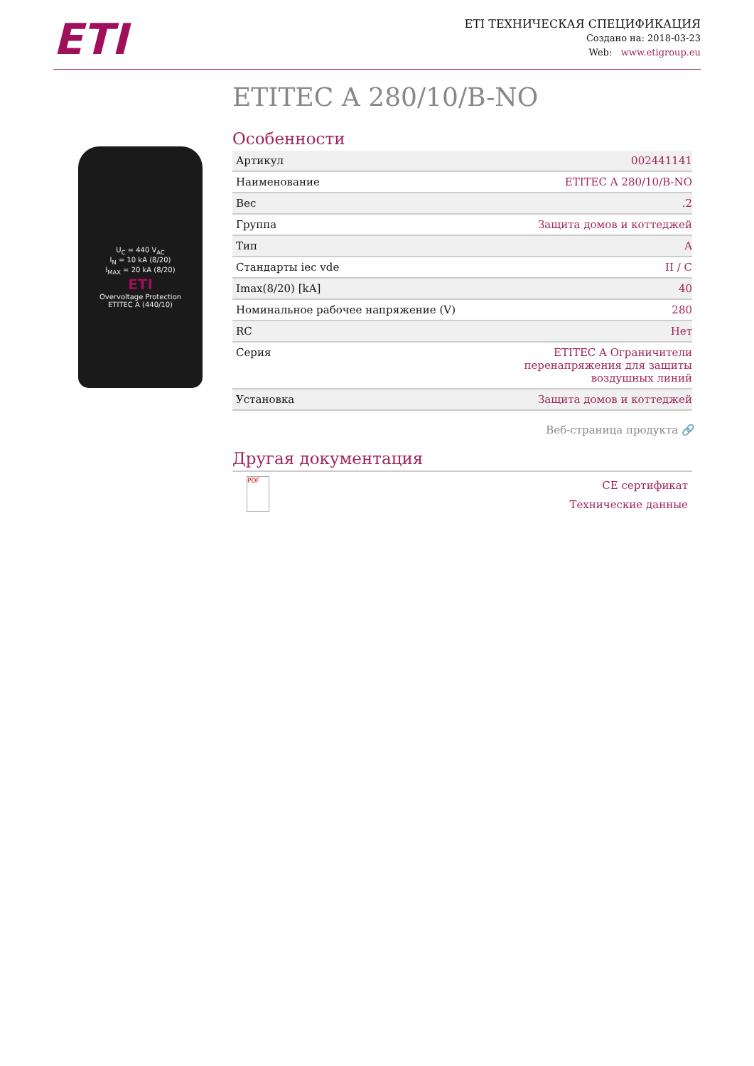ETI
ETI ТЕХНИЧЕСКАЯ СПЕЦИФИКАЦИЯ
Создано на: 2018-03-23
Web: www.etigroup.eu
U<sub>C</sub> = 440 V<sub>AC</sub>
I<sub>N</sub> = 10 kA (8/20)
I<sub>MAX</sub> = 20 kA (8/20)
ETI
Overvoltage Protection
ETITEC A (440/10)
ETITEC A 280/10/B-NO
Особенности
| Артикул | 002441141 |
| Наименование | ETITEC A 280/10/B-NO |
| Вес | .2 |
| Группа | Защита домов и коттеджей |
| Тип | A |
| Стандарты iec vde | II / C |
| Imax(8/20) [kA] | 40 |
| Номинальное рабочее напряжение (V) | 280 |
| RC | Нет |
| Серия | ETITEC A Ограничители перенапряжения для защиты воздушных линий |
| Установка | Защита домов и коттеджей |
Веб-страница продукта 🔗
Другая документация
PDF
CE сертификат
Технические данные